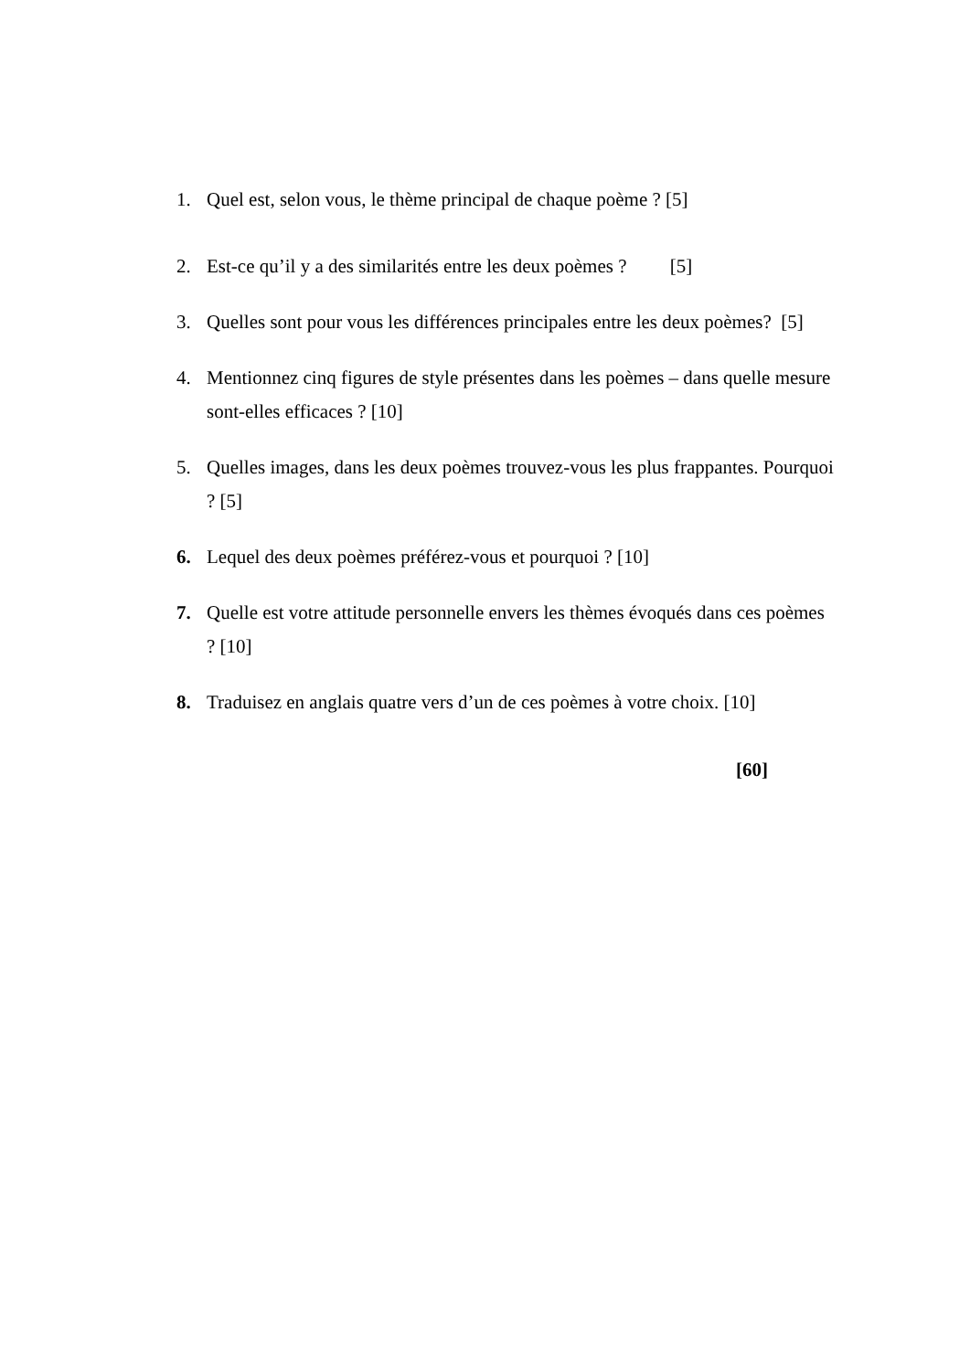1. Quel est, selon vous, le thème principal de chaque poème ? [5]
2. Est-ce qu’il y a des similarités entre les deux poèmes ? [5]
3. Quelles sont pour vous les différences principales entre les deux poèmes? [5]
4. Mentionnez cinq figures de style présentes dans les poèmes – dans quelle mesure sont-elles efficaces ? [10]
5. Quelles images, dans les deux poèmes trouvez-vous les plus frappantes. Pourquoi ? [5]
6. Lequel des deux poèmes préférez-vous et pourquoi ? [10]
7. Quelle est votre attitude personnelle envers les thèmes évoqués dans ces poèmes ? [10]
8. Traduisez en anglais quatre vers d’un de ces poèmes à votre choix. [10]
[60]